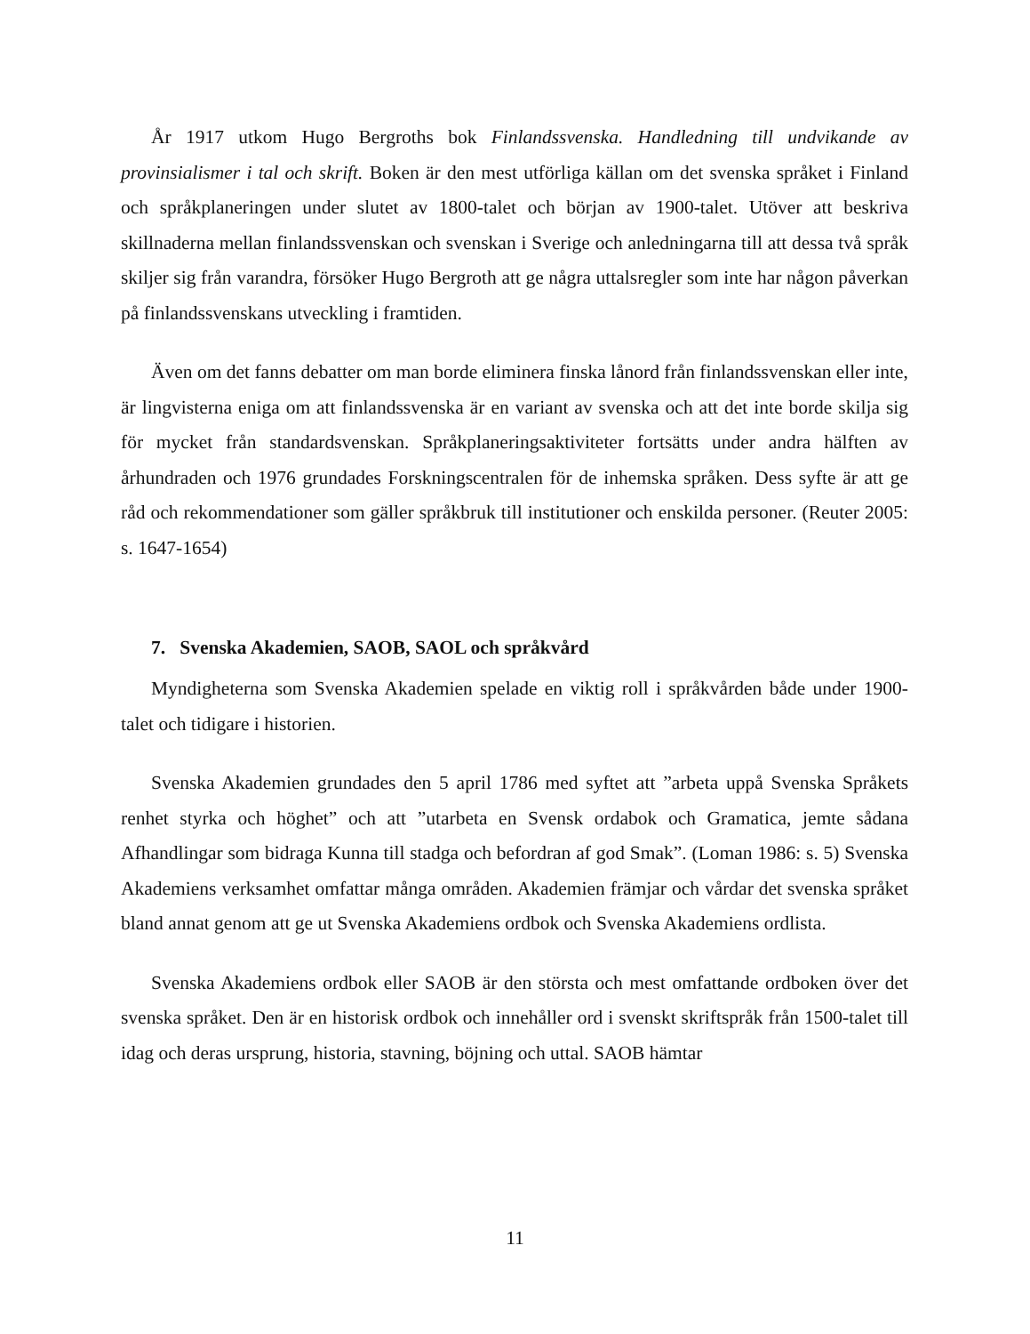År 1917 utkom Hugo Bergroths bok Finlandssvenska. Handledning till undvikande av provinsialismer i tal och skrift. Boken är den mest utförliga källan om det svenska språket i Finland och språkplaneringen under slutet av 1800-talet och början av 1900-talet. Utöver att beskriva skillnaderna mellan finlandssvenskan och svenskan i Sverige och anledningarna till att dessa två språk skiljer sig från varandra, försöker Hugo Bergroth att ge några uttalsregler som inte har någon påverkan på finlandssvenskans utveckling i framtiden.
Även om det fanns debatter om man borde eliminera finska lånord från finlandssvenskan eller inte, är lingvisterna eniga om att finlandssvenska är en variant av svenska och att det inte borde skilja sig för mycket från standardsvenskan. Språkplaneringsaktiviteter fortsätts under andra hälften av århundraden och 1976 grundades Forskningscentralen för de inhemska språken. Dess syfte är att ge råd och rekommendationer som gäller språkbruk till institutioner och enskilda personer. (Reuter 2005: s. 1647-1654)
7. Svenska Akademien, SAOB, SAOL och språkvård
Myndigheterna som Svenska Akademien spelade en viktig roll i språkvården både under 1900-talet och tidigare i historien.
Svenska Akademien grundades den 5 april 1786 med syftet att ”arbeta uppå Svenska Språkets renhet styrka och höghet” och att ”utarbeta en Svensk ordabok och Gramatica, jemte sådana Afhandlingar som bidraga Kunna till stadga och befordran af god Smak”. (Loman 1986: s. 5) Svenska Akademiens verksamhet omfattar många områden. Akademien främjar och vårdar det svenska språket bland annat genom att ge ut Svenska Akademiens ordbok och Svenska Akademiens ordlista.
Svenska Akademiens ordbok eller SAOB är den största och mest omfattande ordboken över det svenska språket. Den är en historisk ordbok och innehåller ord i svenskt skriftspråk från 1500-talet till idag och deras ursprung, historia, stavning, böjning och uttal. SAOB hämtar
11